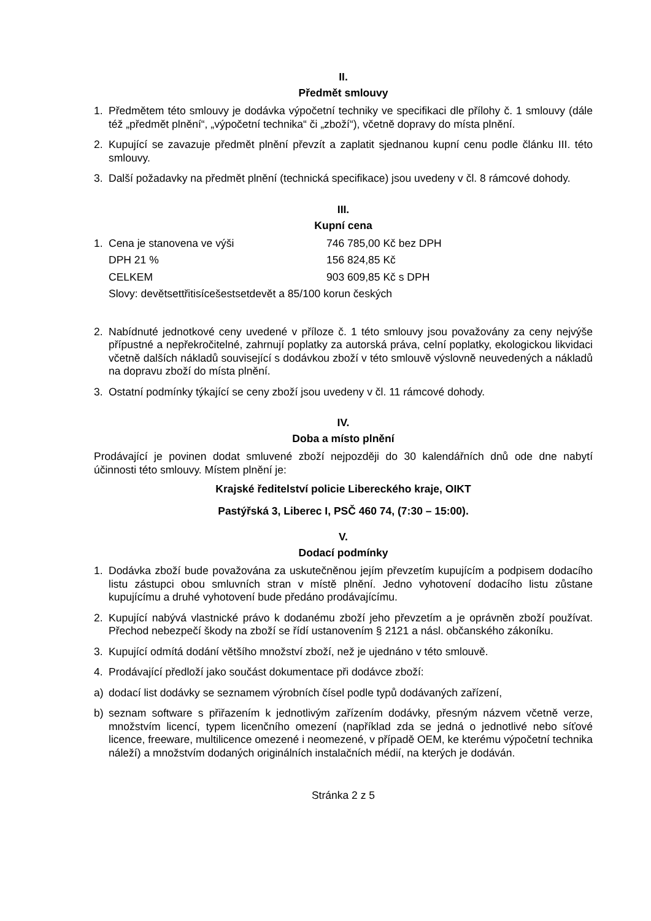II.
Předmět smlouvy
1. Předmětem této smlouvy je dodávka výpočetní techniky ve specifikaci dle přílohy č. 1 smlouvy (dále též „předmět plnění“, „výpočetní technika“ či „zboží“), včetně dopravy do místa plnění.
2. Kupující se zavazuje předmět plnění převzít a zaplatit sjednanou kupní cenu podle článku III. této smlouvy.
3. Další požadavky na předmět plnění (technická specifikace) jsou uvedeny v čl. 8 rámcové dohody.
III.
Kupní cena
1. Cena je stanovena ve výši 746 785,00 Kč bez DPH
DPH 21 % 156 824,85 Kč
CELKEM 903 609,85 Kč s DPH
Slovy: devětsettřitisícešestsetdevět a 85/100 korun českých
2. Nabídnuté jednotkové ceny uvedené v příloze č. 1 této smlouvy jsou považovány za ceny nejvýše přípustné a nepřekročitelné, zahrnují poplatky za autorská práva, celní poplatky, ekologickou likvidaci včetně dalších nákladů související s dodávkou zboží v této smlouvě výslovně neuvedených a nákladů na dopravu zboží do místa plnění.
3. Ostatní podmínky týkající se ceny zboží jsou uvedeny v čl. 11 rámcové dohody.
IV.
Doba a místo plnění
Prodávající je povinen dodat smluvené zboží nejpozději do 30 kalendářních dnů ode dne nabytí účinnosti této smlouvy. Místem plnění je:
Krajské ředitelství policie Libereckého kraje, OIKT
Pastýřská 3, Liberec I, PSČ 460 74, (7:30 – 15:00).
V.
Dodací podmínky
1. Dodávka zboží bude považována za uskutečněnou jejím převzetím kupujícím a podpisem dodacího listu zástupci obou smluvních stran v místě plnění. Jedno vyhotovení dodacího listu zůstane kupujícímu a druhé vyhotovení bude předáno prodávajícímu.
2. Kupující nabývá vlastnické právo k dodanému zboží jeho převzetím a je oprávněn zboží používat. Přechod nebezpečí škody na zboží se řídí ustanovením § 2121 a násl. občanského zákoníku.
3. Kupující odmítá dodání většího množství zboží, než je ujednáno v této smlouvě.
4. Prodávající předloží jako součást dokumentace při dodávce zboží:
a) dodací list dodávky se seznamem výrobních čísel podle typů dodávaných zařízení,
b) seznam software s přiřazením k jednotlivým zařízením dodávky, přesným názvem včetně verze, množstvím licencí, typem licenčního omezení (například zda se jedná o jednotlivé nebo síťové licence, freeware, multilicence omezené i neomezené, v případě OEM, ke kterému výpočetní technika náleží) a množstvím dodaných originálních instalačních médií, na kterých je dodáván.
Stránka 2 z 5